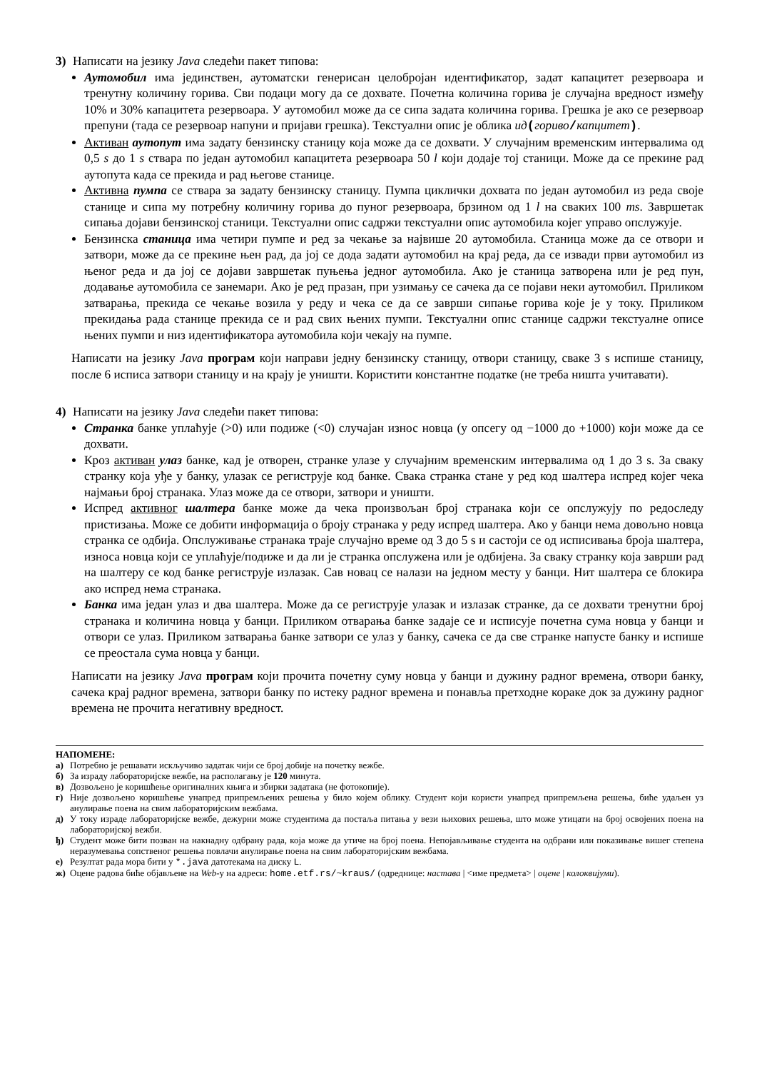3) Написати на језику Java следећи пакет типова:
Аутомобил има јединствен, аутоматски генерисан целобројан идентификатор, задат капацитет резервоара и тренутну количину горива. Сви подаци могу да се дохвате. Почетна количина горива је случајна вредност између 10% и 30% капацитета резервоара. У аутомобил може да се сипа задата количина горива. Грешка је ако се резервоар препуни (тада се резервоар напуни и пријави грешка). Текстуални опис је облика ид(гориво/капцитет).
Активан аутопут има задату бензинску станицу која може да се дохвати. У случајним временским интервалима од 0,5 s до 1 s ствара по један аутомобил капацитета резервоара 50 l који додаје тој станици. Може да се прекине рад аутопута када се прекида и рад његове станице.
Активна пумпа се ствара за задату бензинску станицу. Пумпа циклички дохвата по један аутомобил из реда своје станице и сипа му потребну количину горива до пуног резервоара, брзином од 1 l на сваких 100 ms. Завршетак сипања дојави бензинској станици. Текстуални опис садржи текстуални опис аутомобила којег управо опслужује.
Бензинска станица има четири пумпе и ред за чекање за највише 20 аутомобила. Станица може да се отвори и затвори, може да се прекине њен рад, да јој се дода задати аутомобил на крај реда, да се извади први аутомобил из њеног реда и да јој се дојави завршетак пуњења једног аутомобила. Ако је станица затворена или је ред пун, додавање аутомобила се занемари. Ако је ред празан, при узимању се сачека да се појави неки аутомобил. Приликом затварања, прекида се чекање возила у реду и чека се да се заврши сипање горива које је у току. Приликом прекидања рада станице прекида се и рад свих њених пумпи. Текстуални опис станице садржи текстуалне описе њених пумпи и низ идентификатора аутомобила који чекају на пумпе.
Написати на језику Java програм који направи једну бензинску станицу, отвори станицу, сваке 3 s испише станицу, после 6 исписа затвори станицу и на крају је уништи. Користити константне податке (не треба ништа учитавати).
4) Написати на језику Java следећи пакет типова:
Странка банке уплаћује (>0) или подиже (<0) случајан износ новца (у опсегу од −1000 до +1000) који може да се дохвати.
Кроз активан улаз банке, кад је отворен, странке улазе у случајним временским интервалима од 1 до 3 s. За сваку странку која уђе у банку, улазак се региструје код банке. Свака странка стане у ред код шалтера испред којег чека најмањи број странака. Улаз може да се отвори, затвори и уништи.
Испред активног шалтера банке може да чека произвољан број странака који се опслужују по редоследу пристизања. Може се добити информација о броју странака у реду испред шалтера. Ако у банци нема довољно новца странка се одбија. Опслуживање странака траје случајно време од 3 до 5 s и састоји се од исписивања броја шалтера, износа новца који се уплаћује/подиже и да ли је странка опслужена или је одбијена. За сваку странку која заврши рад на шалтеру се код банке региструје излазак. Сав новац се налази на једном месту у банци. Нит шалтера се блокира ако испред нема странака.
Банка има један улаз и два шалтера. Може да се региструје улазак и излазак странке, да се дохвати тренутни број странака и количина новца у банци. Приликом отварања банке задаје се и исписује почетна сума новца у банци и отвори се улаз. Приликом затварања банке затвори се улаз у банку, сачека се да све странке напусте банку и испише се преостала сума новца у банци.
Написати на језику Java програм који прочита почетну суму новца у банци и дужину радног времена, отвори банку, сачека крај радног времена, затвори банку по истеку радног времена и понавља претходне кораке док за дужину радног времена не прочита негативну вредност.
НАПОМЕНЕ:
а) Потребно је решавати искључиво задатак чији се број добије на почетку вежбе.
б) За израду лабораторијске вежбе, на располагању је 120 минута.
в) Дозвољено је коришћење оригиналних књига и збирки задатака (не фотокопије).
г) Није дозвољено коришћење унапред припремљених решења у било којем облику. Студент који користи унапред припремљена решења, биће удаљен уз анулирање поена на свим лабораторијским вежбама.
д) У току израде лабораторијске вежбе, дежурни може студентима да постаља питања у вези њихових решења, што може утицати на број освојених поена на лабораторијској вежби.
ђ) Студент може бити позван на накнадну одбрану рада, која може да утиче на број поена. Непојављивање студента на одбрани или показивање вишег степена неразумевања сопственог решења повлачи анулирање поена на свим лабораторијским вежбама.
е) Резултат рада мора бити у *.java датотекама на диску L.
ж) Оцене радова биће објављене на Web-у на адреси: home.etf.rs/~kraus/ (одреднице: настава | <име предмета> | оцене | колоквијуми).